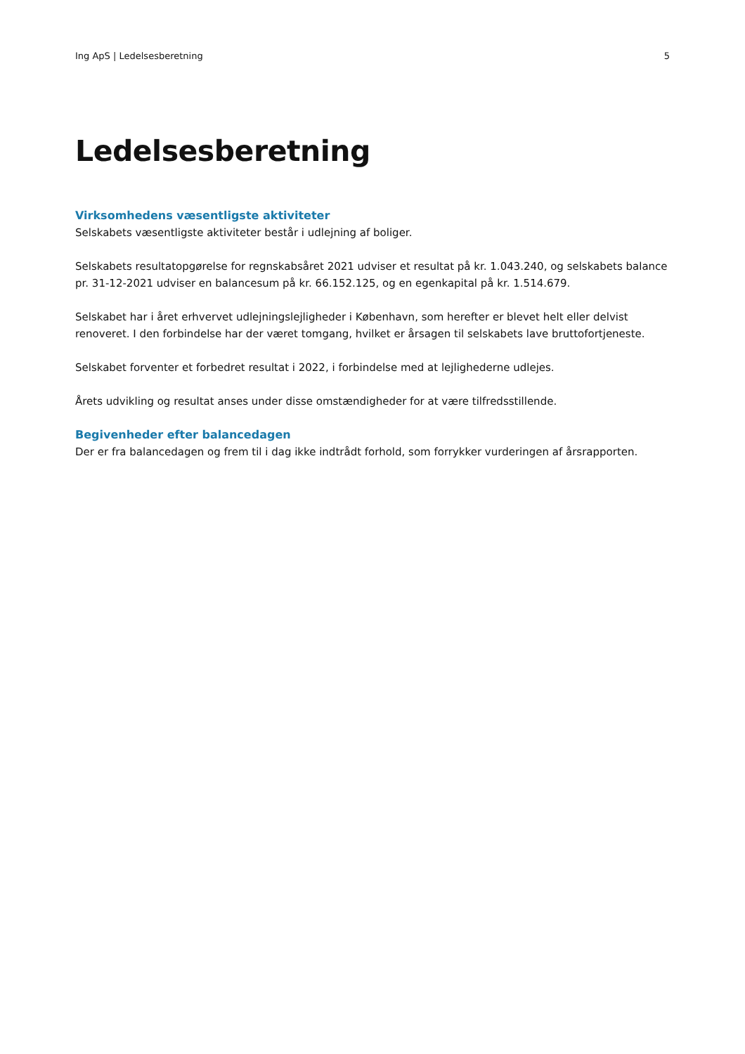Ing ApS | Ledelsesberetning 5
Ledelsesberetning
Virksomhedens væsentligste aktiviteter
Selskabets væsentligste aktiviteter består i udlejning af boliger.
Selskabets resultatopgørelse for regnskabsåret 2021 udviser et resultat på kr. 1.043.240, og selskabets balance pr. 31-12-2021 udviser en balancesum på kr. 66.152.125, og en egenkapital på kr. 1.514.679.
Selskabet har i året erhvervet udlejningslejligheder i København, som herefter er blevet helt eller delvist renoveret. I den forbindelse har der været tomgang, hvilket er årsagen til selskabets lave bruttofortjeneste.
Selskabet forventer et forbedret resultat i 2022, i forbindelse med at lejlighederne udlejes.
Årets udvikling og resultat anses under disse omstændigheder for at være tilfredsstillende.
Begivenheder efter balancedagen
Der er fra balancedagen og frem til i dag ikke indtrådt forhold, som forrykker vurderingen af årsrapporten.